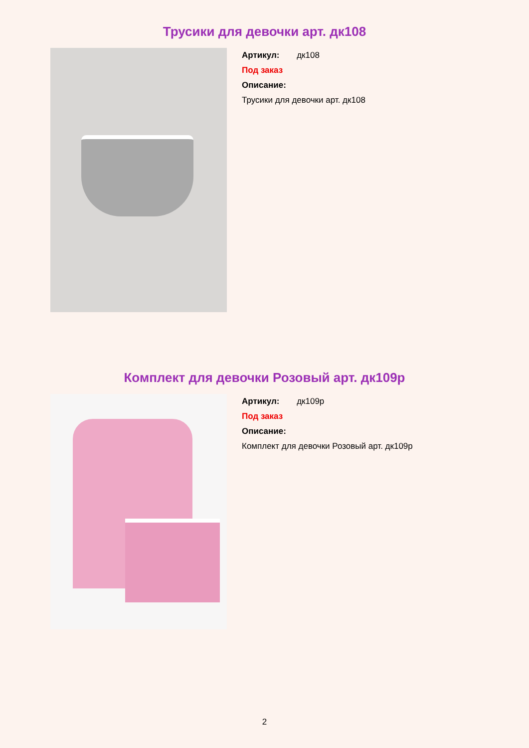Трусики для девочки арт. дк108
Артикул: дк108
Под заказ
Описание:
Трусики для девочки арт. дк108
Комплект для девочки Розовый арт. дк109р
Артикул: дк109р
Под заказ
Описание:
Комплект для девочки Розовый арт. дк109р
2